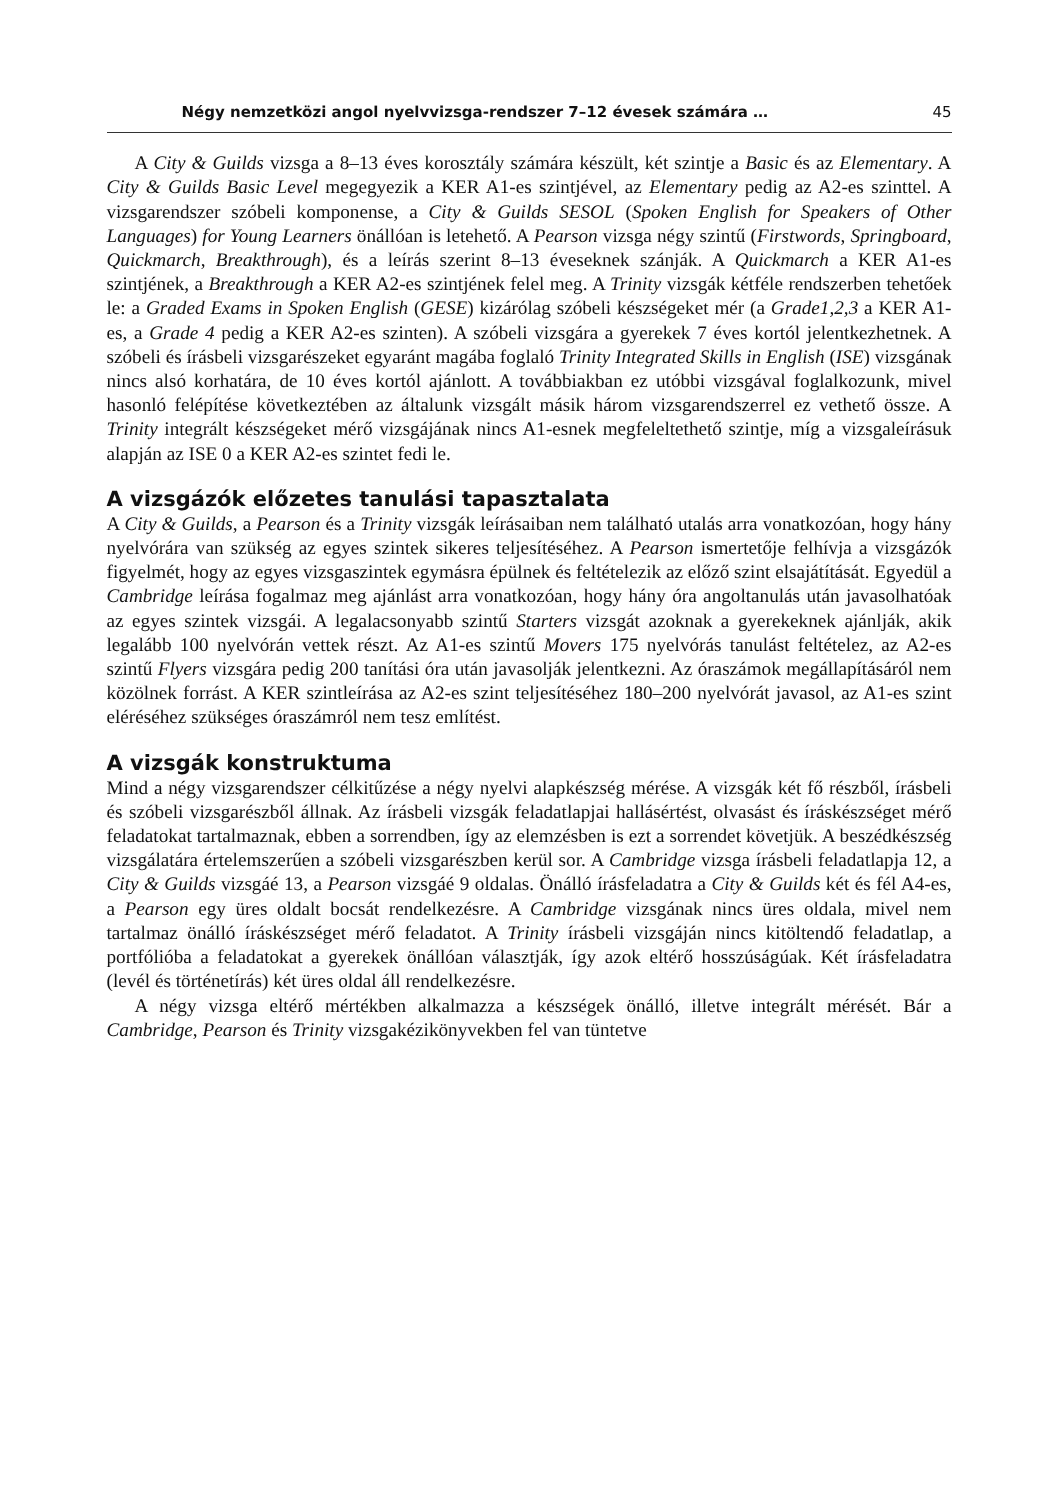Négy nemzetközi angol nyelvvizsga-rendszer 7–12 évesek számára … 45
A City & Guilds vizsga a 8–13 éves korosztály számára készült, két szintje a Basic és az Elementary. A City & Guilds Basic Level megegyezik a KER A1-es szintjével, az Elementary pedig az A2-es szinttel. A vizsgarendszer szóbeli komponense, a City & Guilds SESOL (Spoken English for Speakers of Other Languages) for Young Learners önállóan is letehető. A Pearson vizsga négy szintű (Firstwords, Springboard, Quickmarch, Breakthrough), és a leírás szerint 8–13 éveseknek szánják. A Quickmarch a KER A1-es szintjének, a Breakthrough a KER A2-es szintjének felel meg. A Trinity vizsgák kétféle rendszerben tehetőek le: a Graded Exams in Spoken English (GESE) kizárólag szóbeli készségeket mér (a Grade1,2,3 a KER A1-es, a Grade 4 pedig a KER A2-es szinten). A szóbeli vizsgára a gyerekek 7 éves kortól jelentkezhetnek. A szóbeli és írásbeli vizsgarészeket egyaránt magába foglaló Trinity Integrated Skills in English (ISE) vizsgának nincs alsó korhatára, de 10 éves kortól ajánlott. A továbbiakban ez utóbbi vizsgával foglalkozunk, mivel hasonló felépítése következtében az általunk vizsgált másik három vizsgarendszerrel ez vethető össze. A Trinity integrált készségeket mérő vizsgájának nincs A1-esnek megfeleltethető szintje, míg a vizsgaleírásuk alapján az ISE 0 a KER A2-es szintet fedi le.
A vizsgázók előzetes tanulási tapasztalata
A City & Guilds, a Pearson és a Trinity vizsgák leírásaiban nem található utalás arra vonatkozóan, hogy hány nyelvórára van szükség az egyes szintek sikeres teljesítéséhez. A Pearson ismertetője felhívja a vizsgázók figyelmét, hogy az egyes vizsgaszintek egymásra épülnek és feltételezik az előző szint elsajátítását. Egyedül a Cambridge leírása fogalmaz meg ajánlást arra vonatkozóan, hogy hány óra angoltanulás után javasolhatóak az egyes szintek vizsgái. A legalacsonyabb szintű Starters vizsgát azoknak a gyerekeknek ajánlják, akik legalább 100 nyelvórán vettek részt. Az A1-es szintű Movers 175 nyelvórás tanulást feltételez, az A2-es szintű Flyers vizsgára pedig 200 tanítási óra után javasolják jelentkezni. Az óraszámok megállapításáról nem közölnek forrást. A KER szintleírása az A2-es szint teljesítéséhez 180–200 nyelvórát javasol, az A1-es szint eléréséhez szükséges óraszámról nem tesz említést.
A vizsgák konstruktuma
Mind a négy vizsgarendszer célkitűzése a négy nyelvi alapkészség mérése. A vizsgák két fő részből, írásbeli és szóbeli vizsgarészből állnak. Az írásbeli vizsgák feladatlapjai hallásértést, olvasást és íráskészséget mérő feladatokat tartalmaznak, ebben a sorrendben, így az elemzésben is ezt a sorrendet követjük. A beszédkészség vizsgálatára értelemszerűen a szóbeli vizsgarészben kerül sor. A Cambridge vizsga írásbeli feladatlapja 12, a City & Guilds vizsgáé 13, a Pearson vizsgáé 9 oldalas. Önálló írásfeladatra a City & Guilds két és fél A4-es, a Pearson egy üres oldalt bocsát rendelkezésre. A Cambridge vizsgának nincs üres oldala, mivel nem tartalmaz önálló íráskészséget mérő feladatot. A Trinity írásbeli vizsgáján nincs kitöltendő feladatlap, a portfólióba a feladatokat a gyerekek önállóan választják, így azok eltérő hosszúságúak. Két írásfeladatra (levél és történetírás) két üres oldal áll rendelkezésre.
A négy vizsga eltérő mértékben alkalmazza a készségek önálló, illetve integrált mérését. Bár a Cambridge, Pearson és Trinity vizsgakézikönyvekben fel van tüntetve